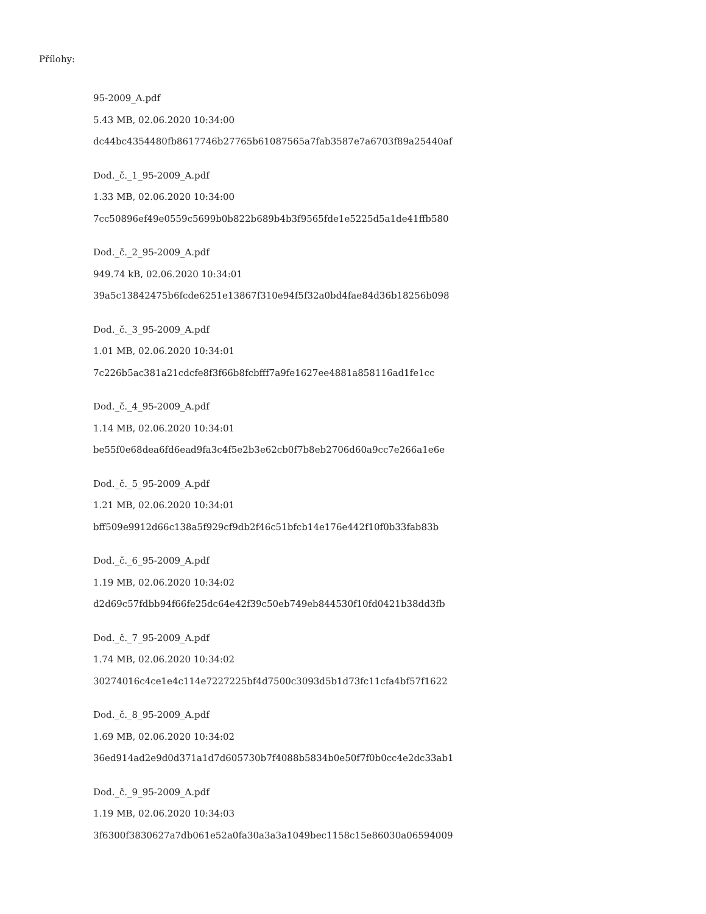Přílohy:
95-2009_A.pdf
5.43 MB, 02.06.2020 10:34:00
dc44bc4354480fb8617746b27765b61087565a7fab3587e7a6703f89a25440af
Dod._č._1_95-2009_A.pdf
1.33 MB, 02.06.2020 10:34:00
7cc50896ef49e0559c5699b0b822b689b4b3f9565fde1e5225d5a1de41ffb580
Dod._č._2_95-2009_A.pdf
949.74 kB, 02.06.2020 10:34:01
39a5c13842475b6fcde6251e13867f310e94f5f32a0bd4fae84d36b18256b098
Dod._č._3_95-2009_A.pdf
1.01 MB, 02.06.2020 10:34:01
7c226b5ac381a21cdcfe8f3f66b8fcbfff7a9fe1627ee4881a858116ad1fe1cc
Dod._č._4_95-2009_A.pdf
1.14 MB, 02.06.2020 10:34:01
be55f0e68dea6fd6ead9fa3c4f5e2b3e62cb0f7b8eb2706d60a9cc7e266a1e6e
Dod._č._5_95-2009_A.pdf
1.21 MB, 02.06.2020 10:34:01
bff509e9912d66c138a5f929cf9db2f46c51bfcb14e176e442f10f0b33fab83b
Dod._č._6_95-2009_A.pdf
1.19 MB, 02.06.2020 10:34:02
d2d69c57fdbb94f66fe25dc64e42f39c50eb749eb844530f10fd0421b38dd3fb
Dod._č._7_95-2009_A.pdf
1.74 MB, 02.06.2020 10:34:02
30274016c4ce1e4c114e7227225bf4d7500c3093d5b1d73fc11cfa4bf57f1622
Dod._č._8_95-2009_A.pdf
1.69 MB, 02.06.2020 10:34:02
36ed914ad2e9d0d371a1d7d605730b7f4088b5834b0e50f7f0b0cc4e2dc33ab1
Dod._č._9_95-2009_A.pdf
1.19 MB, 02.06.2020 10:34:03
3f6300f3830627a7db061e52a0fa30a3a3a1049bec1158c15e86030a06594009